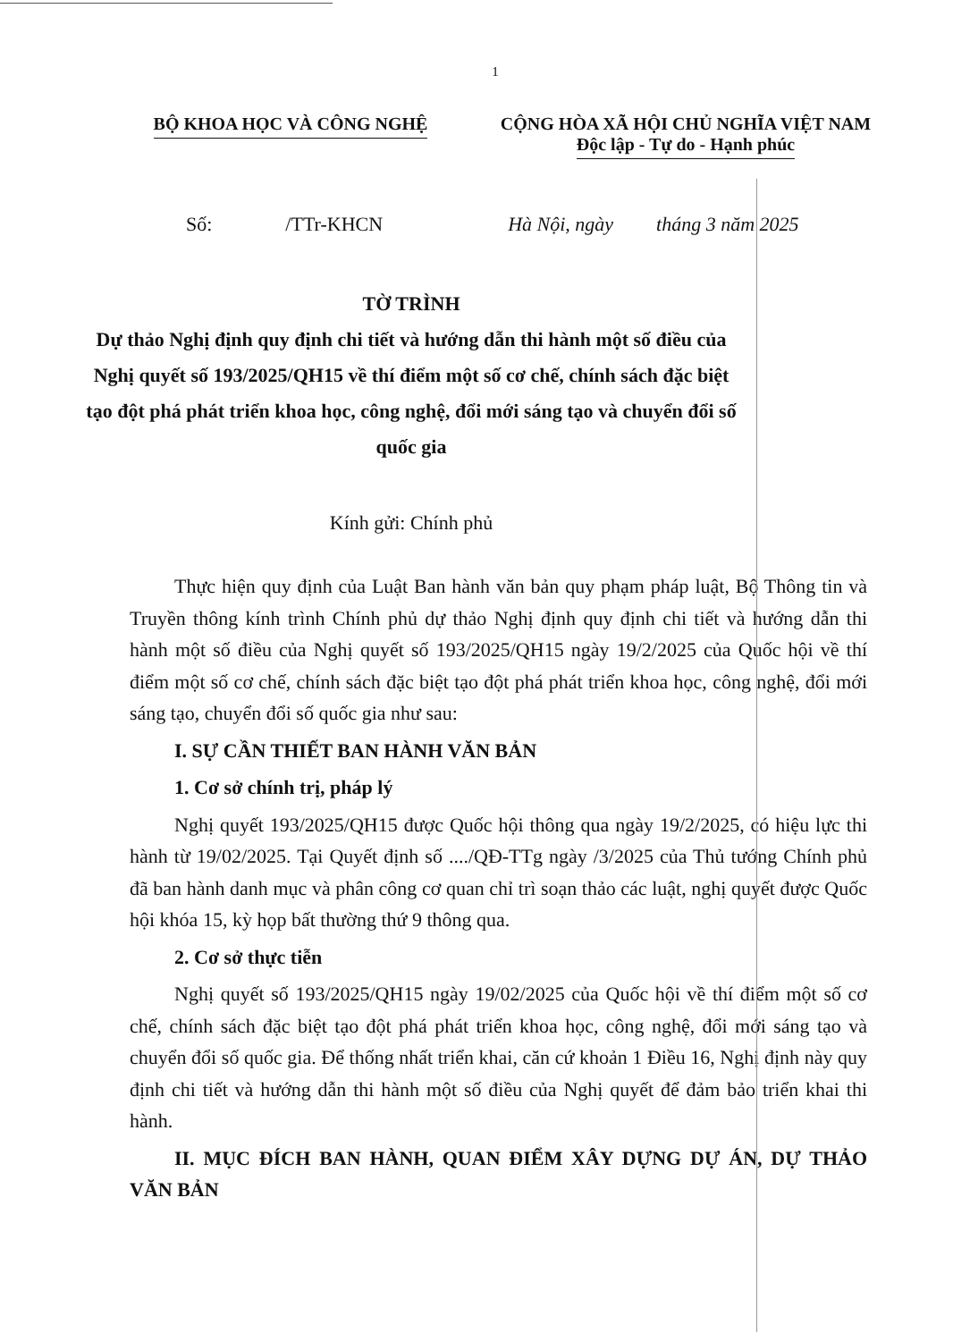1
BỘ KHOA HỌC VÀ CÔNG NGHỆ CỘNG HÒA XÃ HỘI CHỦ NGHĨA VIỆT NAM
Độc lập - Tự do - Hạnh phúc
Số: /TTr-KHCN Hà Nội, ngày tháng 3 năm 2025
TỜ TRÌNH
Dự thảo Nghị định quy định chi tiết và hướng dẫn thi hành một số điều của Nghị quyết số 193/2025/QH15 về thí điểm một số cơ chế, chính sách đặc biệt tạo đột phá phát triển khoa học, công nghệ, đổi mới sáng tạo và chuyển đổi số quốc gia
Kính gửi: Chính phủ
Thực hiện quy định của Luật Ban hành văn bản quy phạm pháp luật, Bộ Thông tin và Truyền thông kính trình Chính phủ dự thảo Nghị định quy định chi tiết và hướng dẫn thi hành một số điều của Nghị quyết số 193/2025/QH15 ngày 19/2/2025 của Quốc hội về thí điểm một số cơ chế, chính sách đặc biệt tạo đột phá phát triển khoa học, công nghệ, đổi mới sáng tạo, chuyển đổi số quốc gia như sau:
I. SỰ CẦN THIẾT BAN HÀNH VĂN BẢN
1. Cơ sở chính trị, pháp lý
Nghị quyết 193/2025/QH15 được Quốc hội thông qua ngày 19/2/2025, có hiệu lực thi hành từ 19/02/2025. Tại Quyết định số ..../QĐ-TTg ngày /3/2025 của Thủ tướng Chính phủ đã ban hành danh mục và phân công cơ quan chỉ trì soạn thảo các luật, nghị quyết được Quốc hội khóa 15, kỳ họp bất thường thứ 9 thông qua.
2. Cơ sở thực tiễn
Nghị quyết số 193/2025/QH15 ngày 19/02/2025 của Quốc hội về thí điểm một số cơ chế, chính sách đặc biệt tạo đột phá phát triển khoa học, công nghệ, đổi mới sáng tạo và chuyển đổi số quốc gia. Để thống nhất triển khai, căn cứ khoản 1 Điều 16, Nghị định này quy định chi tiết và hướng dẫn thi hành một số điều của Nghị quyết để đảm bảo triển khai thi hành.
II. MỤC ĐÍCH BAN HÀNH, QUAN ĐIỂM XÂY DỰNG DỰ ÁN, DỰ THẢO VĂN BẢN